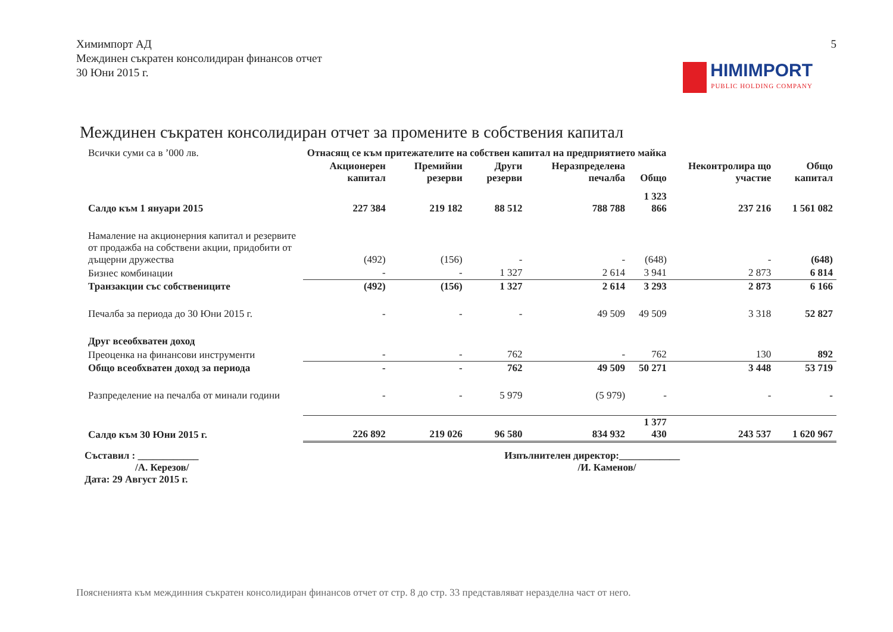Химимпорт АД
Междинен съкратен консолидиран финансов отчет
30 Юни 2015 г.
5
HIMIMPORT
PUBLIC HOLDING COMPANY
Междинен съкратен консолидиран отчет за промените в собствения капитал
| Всички суми са в ’000 лв. | Отнасящ се към притежателите на собствен капитал на предприятието майка | | | | | Неконтролира що участие | Общо капитал |
| --- | --- | --- | --- | --- | --- | --- | --- |
| | Акционерен капитал | Премийни резерви | Други резерви | Неразпределена печалба | Общо | | |
| Салдо към 1 януари 2015 | 227 384 | 219 182 | 88 512 | 788 788 | 1 323 866 | 237 216 | 1 561 082 |
| Намаление на акционерния капитал и резервите от продажба на собствени акции, придобити от дъщерни дружества | (492) | (156) | - | - | (648) | - | (648) |
| Бизнес комбинации | - | - | 1 327 | 2 614 | 3 941 | 2 873 | 6 814 |
| Транзакции със собствениците | (492) | (156) | 1 327 | 2 614 | 3 293 | 2 873 | 6 166 |
| Печалба за периода до 30 Юни 2015 г. | - | - | - | 49 509 | 49 509 | 3 318 | 52 827 |
| Друг всеобхватен доход | | | | | | | |
| Преоценка на финансови инструменти | - | - | 762 | - | 762 | 130 | 892 |
| Общо всеобхватен доход за периода | - | - | 762 | 49 509 | 50 271 | 3 448 | 53 719 |
| Разпределение на печалба от минали години | - | - | 5 979 | (5 979) | - | - | - |
| Салдо към 30 Юни 2015 г. | 226 892 | 219 026 | 96 580 | 834 932 | 1 377 430 | 243 537 | 1 620 967 |
Съставил : ____________
/А. Керезов/
Дата: 29 Август 2015 г.
Изпълнителен директор:____________
/И. Каменов/
Поясненията към междинния съкратен консолидиран финансов отчет от стр. 8 до стр. 33 представляват неразделна част от него.